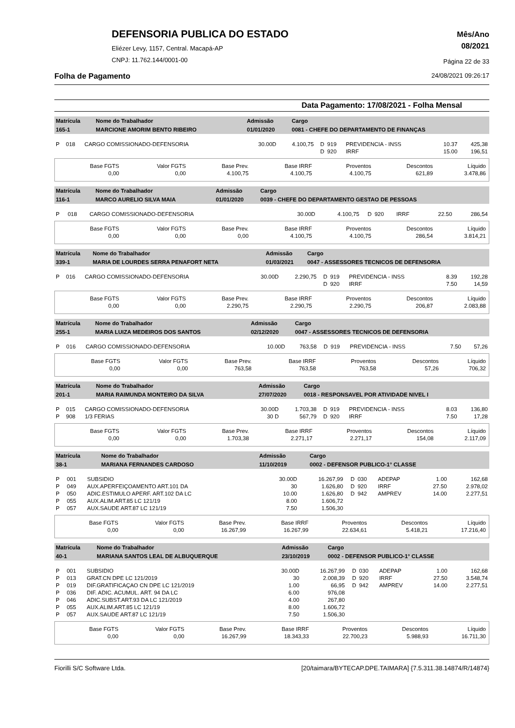DEFENSORIA PUBLICA DO ESTADO
Eliézer Levy, 1157, Central. Macapá-AP
CNPJ: 11.762.144/0001-00
Mês/Ano
08/2021
Página 22 de 33
Folha de Pagamento 24/08/2021 09:26:17
Data Pagamento: 17/08/2021 - Folha Mensal
| Matrícula | Nome do Trabalhador | Admissão | Cargo |
| 165-1 | MARCIONE AMORIM BENTO RIBEIRO | 01/01/2020 | 0081 - CHEFE DO DEPARTAMENTO DE FINANÇAS |
| P | 018 | CARGO COMISSIONADO-DEFENSORIA | 30.00D | 4.100,75 | D | 919 | PREVIDENCIA - INSS | 10.37 | 425,38 |
| | | | | | D | 920 | IRRF | 15.00 | 196,51 |
| Base FGTS | Valor FGTS | Base Prev. | Base IRRF | Proventos | Descontos | Líquido |
| 0,00 | 0,00 | 4.100,75 | 4.100,75 | 4.100,75 | 621,89 | 3.478,86 |
| Matrícula | Nome do Trabalhador | Admissão | Cargo |
| 116-1 | MARCO AURELIO SILVA MAIA | 01/01/2020 | 0039 - CHEFE DO DEPARTAMENTO GESTAO DE PESSOAS |
| P | 018 | CARGO COMISSIONADO-DEFENSORIA | 30.00D | 4.100,75 | D | 920 | IRRF | 22.50 | 286,54 |
| Base FGTS | Valor FGTS | Base Prev. | Base IRRF | Proventos | Descontos | Líquido |
| 0,00 | 0,00 | 0,00 | 4.100,75 | 4.100,75 | 286,54 | 3.814,21 |
| Matrícula | Nome do Trabalhador | Admissão | Cargo |
| 339-1 | MARIA DE LOURDES SERRA PENAFORT NETA | 01/03/2021 | 0047 - ASSESSORES TECNICOS DE DEFENSORIA |
| P | 016 | CARGO COMISSIONADO-DEFENSORIA | 30.00D | 2.290,75 | D | 919 | PREVIDENCIA - INSS | 8.39 | 192,28 |
| | | | | | D | 920 | IRRF | 7.50 | 14,59 |
| Base FGTS | Valor FGTS | Base Prev. | Base IRRF | Proventos | Descontos | Líquido |
| 0,00 | 0,00 | 2.290,75 | 2.290,75 | 2.290,75 | 206,87 | 2.083,88 |
| Matrícula | Nome do Trabalhador | Admissão | Cargo |
| 255-1 | MARIA LUIZA MEDEIROS DOS SANTOS | 02/12/2020 | 0047 - ASSESSORES TECNICOS DE DEFENSORIA |
| P | 016 | CARGO COMISSIONADO-DEFENSORIA | 10.00D | 763,58 | D | 919 | PREVIDENCIA - INSS | 7.50 | 57,26 |
| Base FGTS | Valor FGTS | Base Prev. | Base IRRF | Proventos | Descontos | Líquido |
| 0,00 | 0,00 | 763,58 | 763,58 | 763,58 | 57,26 | 706,32 |
| Matrícula | Nome do Trabalhador | Admissão | Cargo |
| 201-1 | MARIA RAIMUNDA MONTEIRO DA SILVA | 27/07/2020 | 0018 - RESPONSAVEL POR ATIVIDADE NIVEL I |
| P | 015 | CARGO COMISSIONADO-DEFENSORIA | 30.00D | 1.703,38 | D | 919 | PREVIDENCIA - INSS | 8.03 | 136,80 |
| P | 908 | 1/3 FERIAS | 30 D | 567,79 | D | 920 | IRRF | 7.50 | 17,28 |
| Base FGTS | Valor FGTS | Base Prev. | Base IRRF | Proventos | Descontos | Líquido |
| 0,00 | 0,00 | 1.703,38 | 2.271,17 | 2.271,17 | 154,08 | 2.117,09 |
| Matrícula | Nome do Trabalhador | Admissão | Cargo |
| 38-1 | MARIANA FERNANDES CARDOSO | 11/10/2019 | 0002 - DEFENSOR PUBLICO-1° CLASSE |
| P | 001 | SUBSIDIO | 30.00D | 16.267,99 | D | 030 | ADEPAP | 1.00 | 162,68 |
| P | 049 | AUX.APERFEIÇOAMENTO ART.101 DA | 30 | 1.626,80 | D | 920 | IRRF | 27.50 | 2.978,02 |
| P | 050 | ADIC.ESTIMULO APERF. ART.102 DA LC | 10.00 | 1.626,80 | D | 942 | AMPREV | 14.00 | 2.277,51 |
| P | 055 | AUX.ALIM.ART.85 LC 121/19 | 8.00 | 1.606,72 | | | | | |
| P | 057 | AUX.SAUDE ART.87 LC 121/19 | 7.50 | 1.506,30 | | | | | |
| Base FGTS | Valor FGTS | Base Prev. | Base IRRF | Proventos | Descontos | Líquido |
| 0,00 | 0,00 | 16.267,99 | 16.267,99 | 22.634,61 | 5.418,21 | 17.216,40 |
| Matrícula | Nome do Trabalhador | Admissão | Cargo |
| 40-1 | MARIANA SANTOS LEAL DE ALBUQUERQUE | 23/10/2019 | 0002 - DEFENSOR PUBLICO-1° CLASSE |
| P | 001 | SUBSIDIO | 30.00D | 16.267,99 | D | 030 | ADEPAP | 1.00 | 162,68 |
| P | 013 | GRAT.CN DPE LC 121/2019 | 30 | 2.008,39 | D | 920 | IRRF | 27.50 | 3.548,74 |
| P | 019 | DIF.GRATIFICAÇAO CN DPE LC 121/2019 | 1.00 | 66,95 | D | 942 | AMPREV | 14.00 | 2.277,51 |
| P | 036 | DIF. ADIC. ACUMUL. ART. 94 DA LC | 6.00 | 976,08 | | | | | |
| P | 046 | ADIC.SUBST.ART.93 DA LC 121/2019 | 4.00 | 267,80 | | | | | |
| P | 055 | AUX.ALIM.ART.85 LC 121/19 | 8.00 | 1.606,72 | | | | | |
| P | 057 | AUX.SAUDE ART.87 LC 121/19 | 7.50 | 1.506,30 | | | | | |
| Base FGTS | Valor FGTS | Base Prev. | Base IRRF | Proventos | Descontos | Líquido |
| 0,00 | 0,00 | 16.267,99 | 18.343,33 | 22.700,23 | 5.988,93 | 16.711,30 |
Fiorilli S/C Software Ltda. [20/taimara/BYTECAP.DPE.TAIMARA] {7.5.311.38.14874/R/14874}